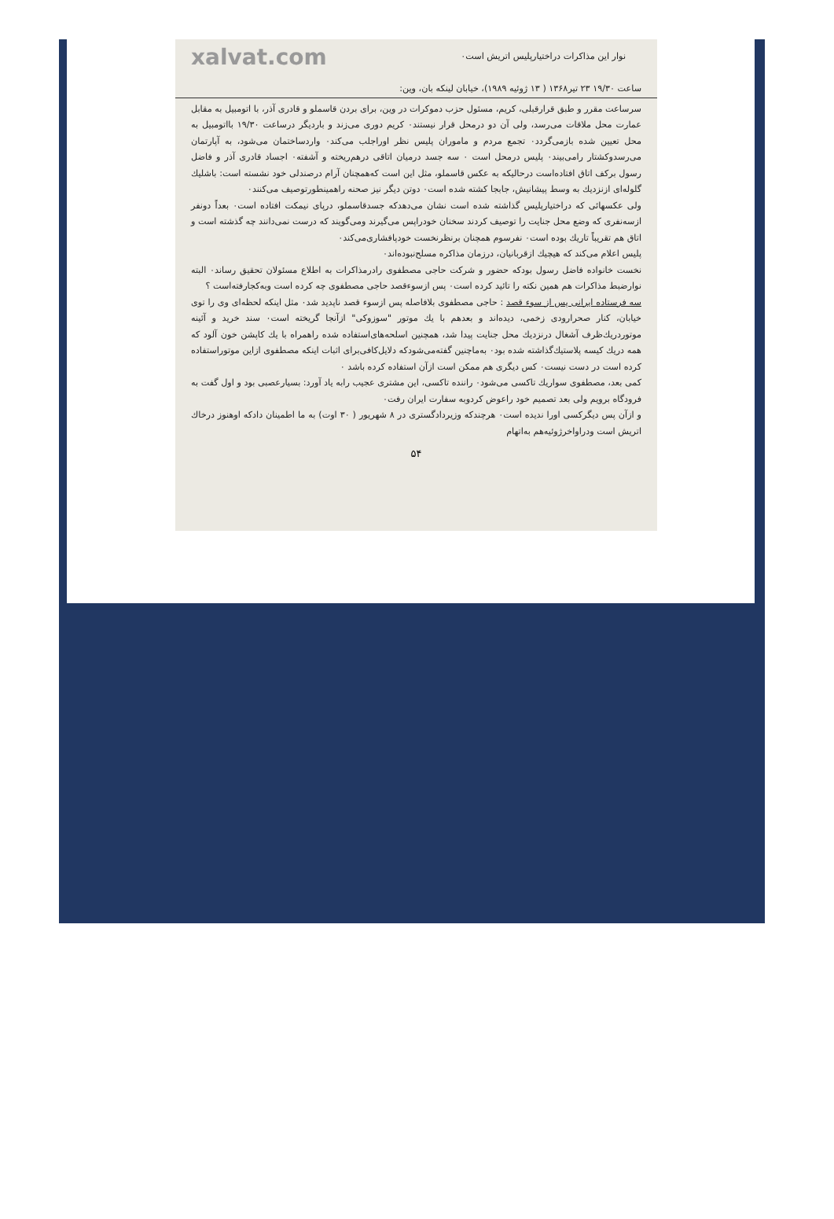xalvat.com نوار این مذاکرات دراختیارپلیس اتریش است٠
ساعت ۱۹/۳۰ ۲۳ تیر۱۳۶۸ ( ۱۳ ژوئیه ۱۹۸۹)، خیابان لینکه بان، وین:
سرساعت مقرر و طبق قرارقبلی، کریم، مسئول حزب دموکرات در وین، برای بردن قاسملو و قادری آذر، با اتومبیل به مقابل عمارت محل ملاقات می‌رسد، ولی آن دو درمحل قرار نیستند٠ کریم دوری می‌زند و باردیگر درساعت ۱۹/۳۰ بااتومبیل به محل تعیین شده بازمی‌گردد٠ تجمع مردم و ماموران پلیس نظر اوراجلب می‌کند٠ واردساختمان می‌شود، به آپارتمان می‌رسدوکشتار رامی‌بیند٠ پلیس درمحل است ٠ سه جسد درمیان اتاقی درهم‌ریخته و آشفته٠ اجساد قادری آذر و فاضل رسول برکف اتاق افتاده‌است درحالیکه به عکس قاسملو، مثل این است که‌همچنان آرام درصندلی خود نشسته است: باشلیك گلوله‌ای ازنزدیك به وسط پیشانیش، جابجا کشته شده است٠ دوتن دیگر نیز صحنه راهمینطورتوصیف می‌کنند٠
ولی عکسهائی که دراختیارپلیس گذاشته شده است نشان می‌دهدکه جسدقاسملو، درپای نیمکت افتاده است٠ بعداً دونفر ازسه‌نفری که وضع محل جنایت را توصیف کردند سخنان خودراپس می‌گیرند ومی‌گویند که درست نمی‌دانند چه گذشته است و اتاق هم تقریباً تاریك بوده است٠ نفرسوم همچنان برنظرنخست خودپافشاری‌می‌کند٠
پلیس اعلام می‌کند که هیچیك ازقربانیان، درزمان مذاکره مسلح‌نبوده‌اند٠
نخست خانواده فاضل رسول بودکه حضور و شرکت حاجی مصطفوی رادرمذاکرات به اطلاع مسئولان تحقیق رساند٠ البته نوارضبط مذاکرات هم همین نکته را تائید کرده است٠ پس ازسوءقصد حاجی مصطفوی چه کرده است وبه‌کجارفته‌است ؟
سه فرستاده ایرانی پس از سوء قصد : حاجی مصطفوی بلافاصله پس ازسوء قصد ناپدید شد٠ مثل اینکه لحظه‌ای وی را توی خیابان، کنار صحرارودی زخمی، دیده‌اند و بعدهم با یك موتور "سوزوکی" ازآنجا گریخته است٠ سند خرید و آئینه موتوردریك‌ظرف آشغال درنزدیك محل جنایت پیدا شد، همچنین اسلحه‌های‌استفاده شده راهمراه با یك کاپشن خون آلود که همه دریك کیسه پلاستیك‌گذاشته شده بود٠ به‌ماچنین گفته‌می‌شودکه دلایل‌کافی‌برای اثبات اینکه مصطفوی ازاین موتوراستفاده کرده است در دست نیست٠ کس دیگری هم ممکن است ازآن استفاده کرده باشد ٠
کمی بعد، مصطفوی سواریك تاکسی می‌شود٠ راننده تاکسی، این مشتری عجیب رابه یاد آورد: بسیارعصبی بود و اول گفت به فرودگاه برویم ولی بعد تصمیم خود راعوض کردوبه سفارت ایران رفت٠
و ازآن پس دیگرکسی اورا ندیده است٠ هرچندکه وزیردادگستری در ۸ شهریور ( ۳۰ اوت) به ما اطمینان دادکه اوهنوز درخاك اتریش است ودراواخرژوئیه‌هم به‌اتهام
۵۴